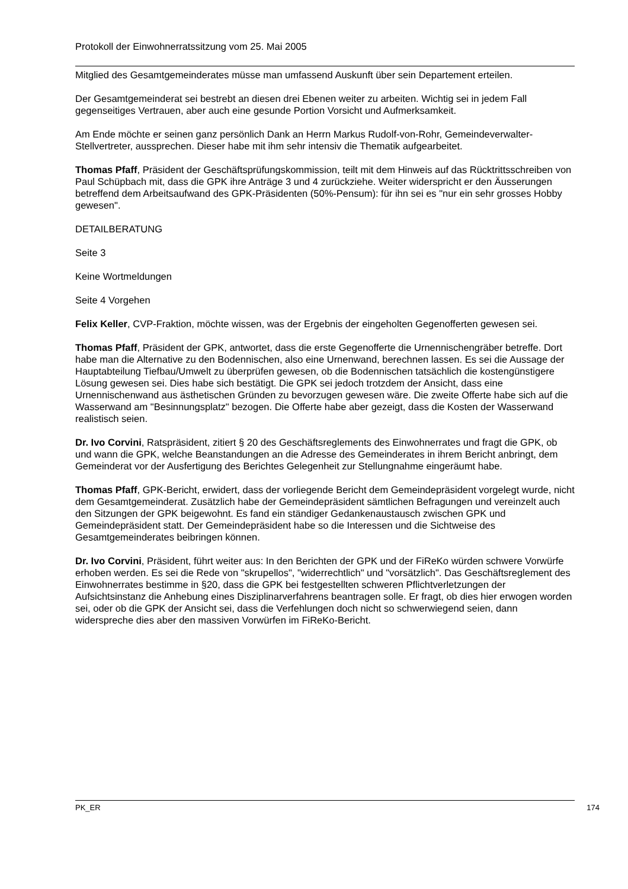Protokoll der Einwohnerratssitzung vom 25. Mai 2005
Mitglied des Gesamtgemeinderates müsse man umfassend Auskunft über sein Departement erteilen.
Der Gesamtgemeinderat sei bestrebt an diesen drei Ebenen weiter zu arbeiten. Wichtig sei in jedem Fall gegenseitiges Vertrauen, aber auch eine gesunde Portion Vorsicht und Aufmerksamkeit.
Am Ende möchte er seinen ganz persönlich Dank an Herrn Markus Rudolf-von-Rohr, Gemeindeverwalter-Stellvertreter, aussprechen. Dieser habe mit ihm sehr intensiv die Thematik aufgearbeitet.
Thomas Pfaff, Präsident der Geschäftsprüfungskommission, teilt mit dem Hinweis auf das Rücktrittsschreiben von Paul Schüpbach mit, dass die GPK ihre Anträge 3 und 4 zurückziehe. Weiter widerspricht er den Äusserungen betreffend dem Arbeitsaufwand des GPK-Präsidenten (50%-Pensum): für ihn sei es "nur ein sehr grosses Hobby gewesen".
DETAILBERATUNG
Seite 3
Keine Wortmeldungen
Seite 4 Vorgehen
Felix Keller, CVP-Fraktion, möchte wissen, was der Ergebnis der eingeholten Gegenofferten gewesen sei.
Thomas Pfaff, Präsident der GPK, antwortet, dass die erste Gegenofferte die Urnennischengräber betreffe. Dort habe man die Alternative zu den Bodennischen, also eine Urnenwand, berechnen lassen. Es sei die Aussage der Hauptabteilung Tiefbau/Umwelt zu überprüfen gewesen, ob die Bodennischen tatsächlich die kostengünstigere Lösung gewesen sei. Dies habe sich bestätigt. Die GPK sei jedoch trotzdem der Ansicht, dass eine Urnennischenwand aus ästhetischen Gründen zu bevorzugen gewesen wäre. Die zweite Offerte habe sich auf die Wasserwand am "Besinnungsplatz" bezogen. Die Offerte habe aber gezeigt, dass die Kosten der Wasserwand realistisch seien.
Dr. Ivo Corvini, Ratspräsident, zitiert § 20 des Geschäftsreglements des Einwohnerrates und fragt die GPK, ob und wann die GPK, welche Beanstandungen an die Adresse des Gemeinderates in ihrem Bericht anbringt, dem Gemeinderat vor der Ausfertigung des Berichtes Gelegenheit zur Stellungnahme eingeräumt habe.
Thomas Pfaff, GPK-Bericht, erwidert, dass der vorliegende Bericht dem Gemeindepräsident vorgelegt wurde, nicht dem Gesamtgemeinderat. Zusätzlich habe der Gemeindepräsident sämtlichen Befragungen und vereinzelt auch den Sitzungen der GPK beigewohnt. Es fand ein ständiger Gedankenaustausch zwischen GPK und Gemeindepräsident statt. Der Gemeindepräsident habe so die Interessen und die Sichtweise des Gesamtgemeinderates beibringen können.
Dr. Ivo Corvini, Präsident, führt weiter aus: In den Berichten der GPK und der FiReKo würden schwere Vorwürfe erhoben werden. Es sei die Rede von "skrupellos", "widerrechtlich" und "vorsätzlich". Das Geschäftsreglement des Einwohnerrates bestimme in §20, dass die GPK bei festgestellten schweren Pflichtverletzungen der Aufsichtsinstanz die Anhebung eines Disziplinarverfahrens beantragen solle. Er fragt, ob dies hier erwogen worden sei, oder ob die GPK der Ansicht sei, dass die Verfehlungen doch nicht so schwerwiegend seien, dann widerspreche dies aber den massiven Vorwürfen im FiReKo-Bericht.
PK_ER 174